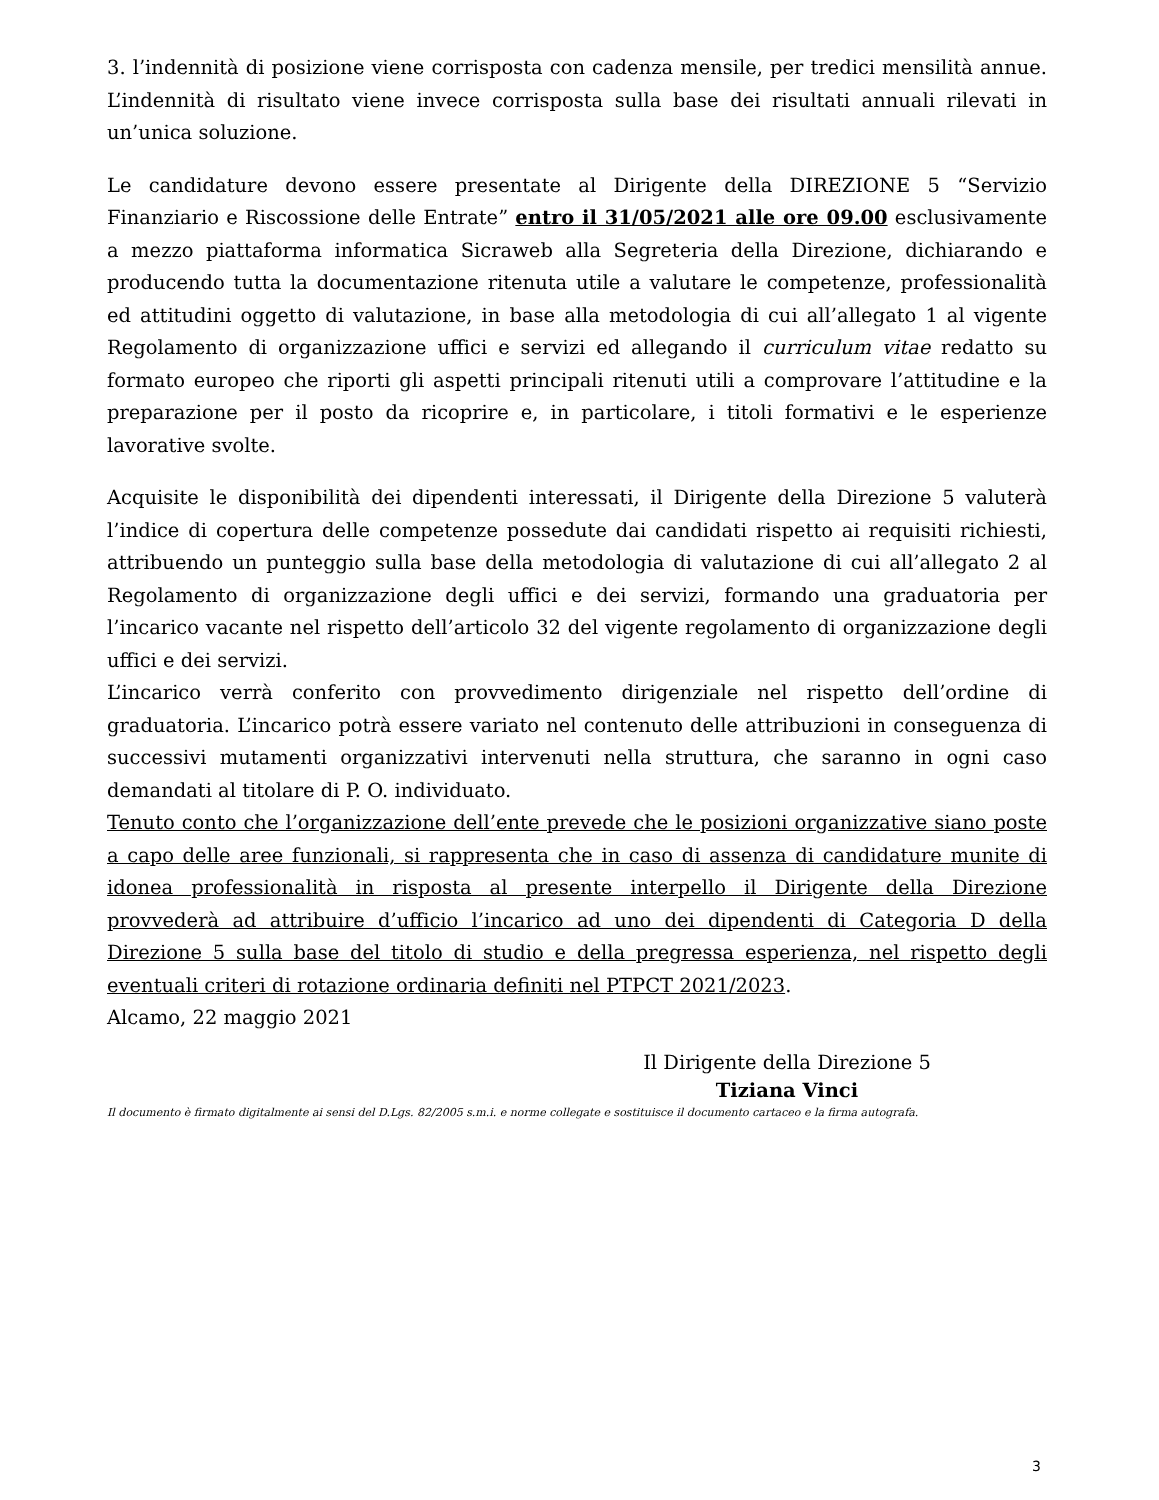3. l’indennità di posizione viene corrisposta con cadenza mensile, per tredici mensilità annue. L’indennità di risultato viene invece corrisposta sulla base dei risultati annuali rilevati in un’unica soluzione.
Le candidature devono essere presentate al Dirigente della DIREZIONE 5 “Servizio Finanziario e Riscossione delle Entrate” entro il 31/05/2021 alle ore 09.00 esclusivamente a mezzo piattaforma informatica Sicraweb alla Segreteria della Direzione, dichiarando e producendo tutta la documentazione ritenuta utile a valutare le competenze, professionalità ed attitudini oggetto di valutazione, in base alla metodologia di cui all’allegato 1 al vigente Regolamento di organizzazione uffici e servizi ed allegando il curriculum vitae redatto su formato europeo che riporti gli aspetti principali ritenuti utili a comprovare l’attitudine e la preparazione per il posto da ricoprire e, in particolare, i titoli formativi e le esperienze lavorative svolte.
Acquisite le disponibilità dei dipendenti interessati, il Dirigente della Direzione 5 valuterà l’indice di copertura delle competenze possedute dai candidati rispetto ai requisiti richiesti, attribuendo un punteggio sulla base della metodologia di valutazione di cui all’allegato 2 al Regolamento di organizzazione degli uffici e dei servizi, formando una graduatoria per l’incarico vacante nel rispetto dell’articolo 32 del vigente regolamento di organizzazione degli uffici e dei servizi.
L’incarico verrà conferito con provvedimento dirigenziale nel rispetto dell’ordine di graduatoria. L’incarico potrà essere variato nel contenuto delle attribuzioni in conseguenza di successivi mutamenti organizzativi intervenuti nella struttura, che saranno in ogni caso demandati al titolare di P. O. individuato.
Tenuto conto che l’organizzazione dell’ente prevede che le posizioni organizzative siano poste a capo delle aree funzionali, si rappresenta che in caso di assenza di candidature munite di idonea professionalità in risposta al presente interpello il Dirigente della Direzione provvederà ad attribuire d’ufficio l’incarico ad uno dei dipendenti di Categoria D della Direzione 5 sulla base del titolo di studio e della pregressa esperienza, nel rispetto degli eventuali criteri di rotazione ordinaria definiti nel PTPCT 2021/2023.
Alcamo, 22 maggio 2021
Il Dirigente della Direzione 5
Tiziana Vinci
Il documento è firmato digitalmente ai sensi del D.Lgs. 82/2005 s.m.i. e norme collegate e sostituisce il documento cartaceo e la firma autografa.
3